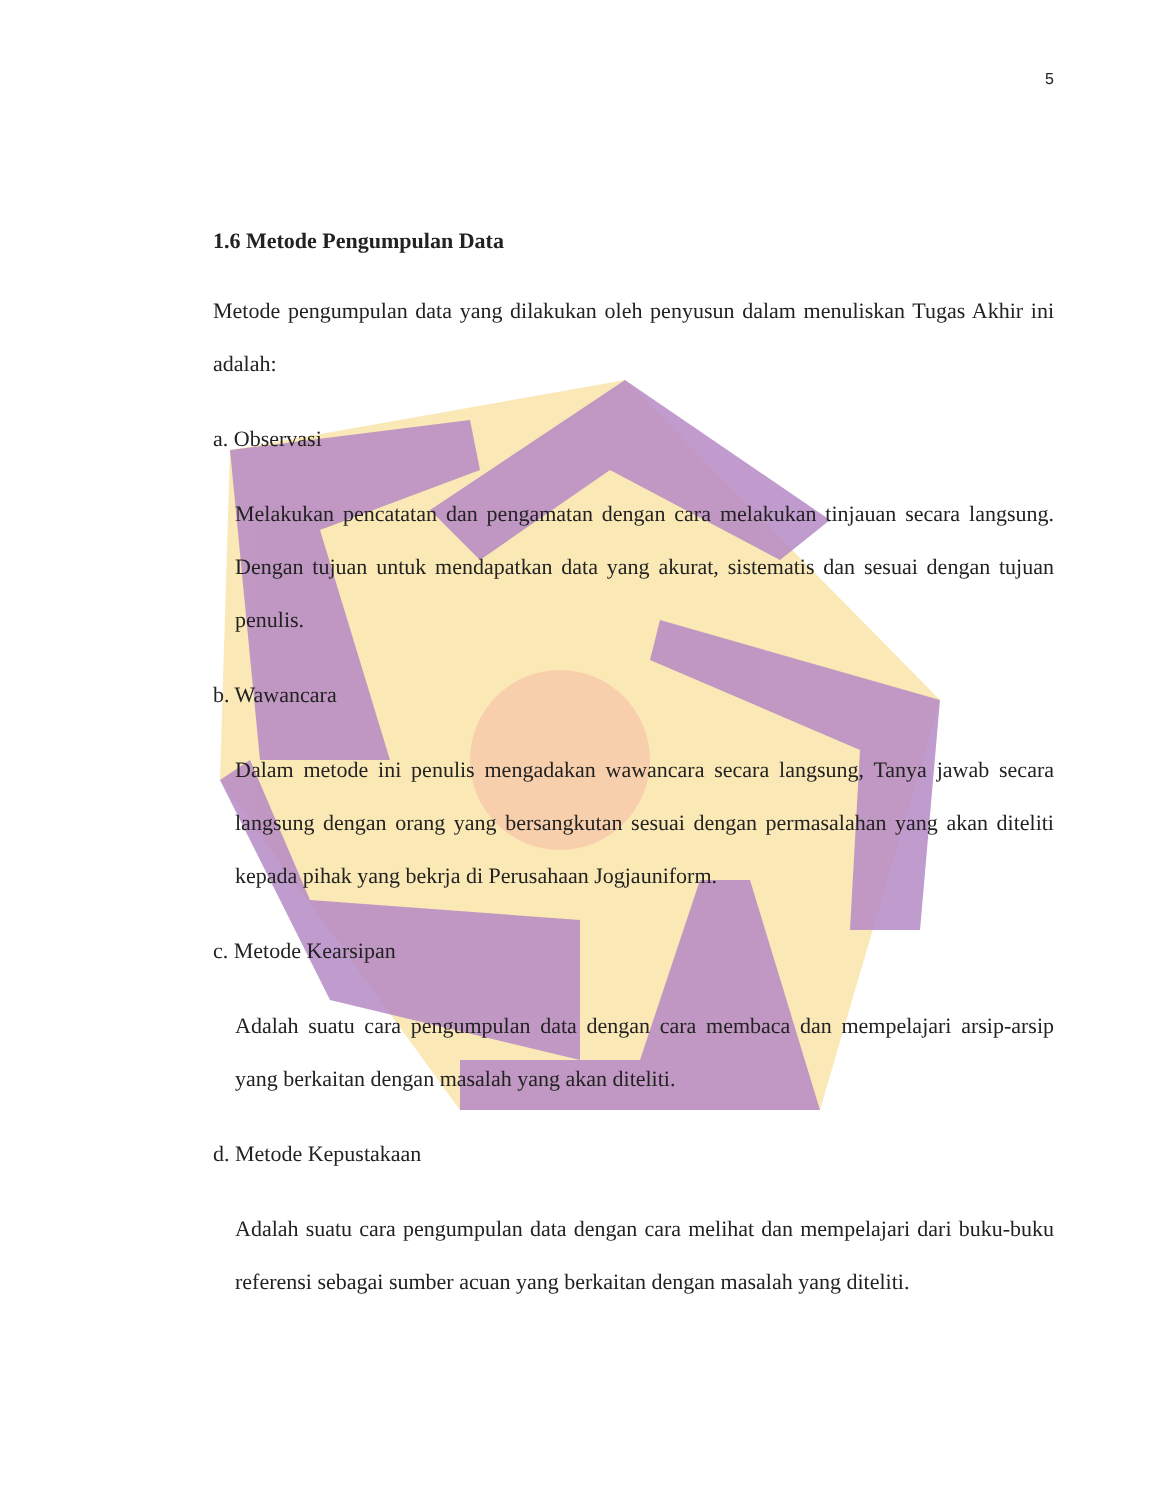5
1.6 Metode Pengumpulan Data
Metode pengumpulan data yang dilakukan oleh penyusun dalam menuliskan Tugas Akhir ini adalah:
a. Observasi
Melakukan pencatatan dan pengamatan dengan cara melakukan tinjauan secara langsung. Dengan tujuan untuk mendapatkan data yang akurat, sistematis dan sesuai dengan tujuan penulis.
b. Wawancara
Dalam metode ini penulis mengadakan wawancara secara langsung, Tanya jawab secara langsung dengan orang yang bersangkutan sesuai dengan permasalahan yang akan diteliti kepada pihak yang bekrja di Perusahaan Jogjauniform.
c. Metode Kearsipan
Adalah suatu cara pengumpulan data dengan cara membaca dan mempelajari arsip-arsip yang berkaitan dengan masalah yang akan diteliti.
d. Metode Kepustakaan
Adalah suatu cara pengumpulan data dengan cara melihat dan mempelajari dari buku-buku referensi sebagai sumber acuan yang berkaitan dengan masalah yang diteliti.